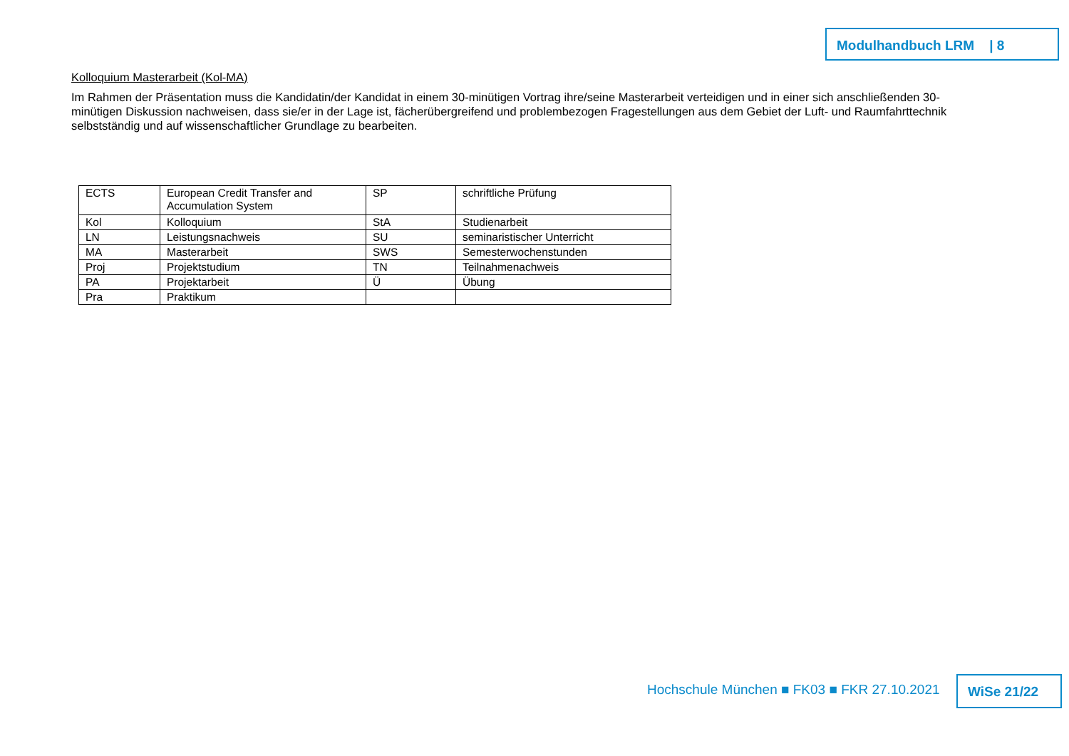Modulhandbuch LRM | 8
Kolloquium Masterarbeit (Kol-MA)
Im Rahmen der Präsentation muss die Kandidatin/der Kandidat in einem 30-minütigen Vortrag ihre/seine Masterarbeit verteidigen und in einer sich anschließenden 30-minütigen Diskussion nachweisen, dass sie/er in der Lage ist, fächerübergreifend und problembezogen Fragestellungen aus dem Gebiet der Luft- und Raumfahrttechnik selbstständig und auf wissenschaftlicher Grundlage zu bearbeiten.
| ECTS | European Credit Transfer and Accumulation System | SP | schriftliche Prüfung |
| Kol | Kolloquium | StA | Studienarbeit |
| LN | Leistungsnachweis | SU | seminaristischer Unterricht |
| MA | Masterarbeit | SWS | Semesterwochenstunden |
| Proj | Projektstudium | TN | Teilnahmenachweis |
| PA | Projektarbeit | Ü | Übung |
| Pra | Praktikum | | |
Hochschule München ■ FK03 ■ FKR 27.10.2021
WiSe 21/22